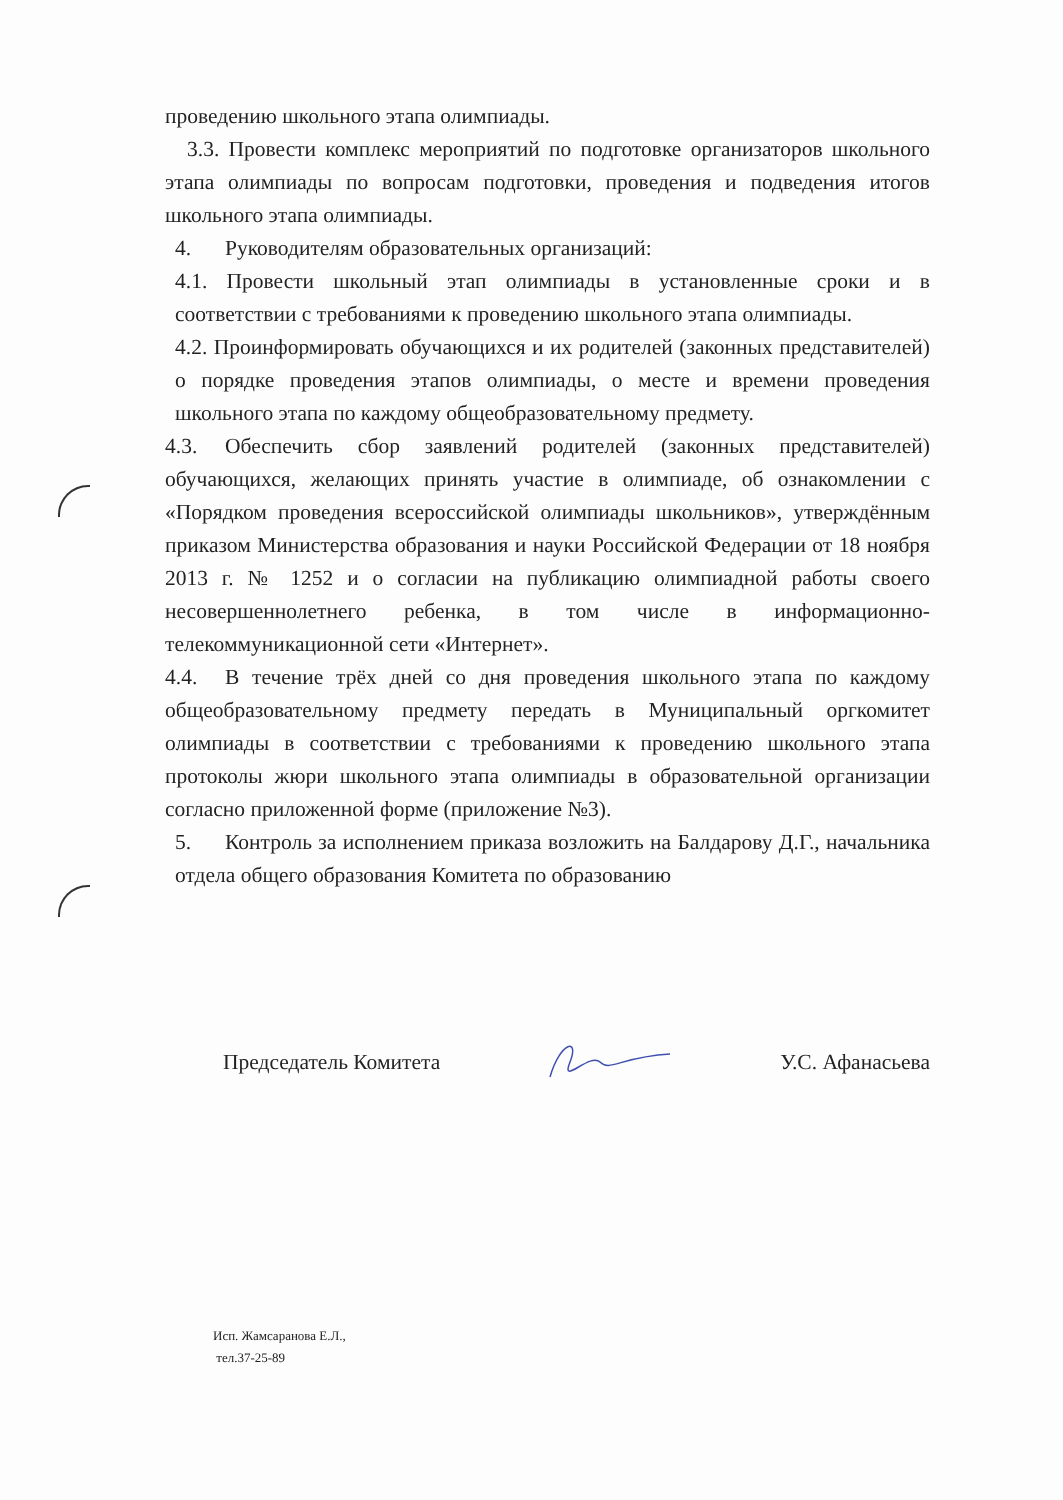проведению школьного этапа олимпиады.
3.3. Провести комплекс мероприятий по подготовке организаторов школьного этапа олимпиады по вопросам подготовки, проведения и подведения итогов школьного этапа олимпиады.
4. Руководителям образовательных организаций:
4.1. Провести школьный этап олимпиады в установленные сроки и в соответствии с требованиями к проведению школьного этапа олимпиады.
4.2. Проинформировать обучающихся и их родителей (законных представителей) о порядке проведения этапов олимпиады, о месте и времени проведения школьного этапа по каждому общеобразовательному предмету.
4.3. Обеспечить сбор заявлений родителей (законных представителей) обучающихся, желающих принять участие в олимпиаде, об ознакомлении с «Порядком проведения всероссийской олимпиады школьников», утверждённым приказом Министерства образования и науки Российской Федерации от 18 ноября 2013 г. № 1252 и о согласии на публикацию олимпиадной работы своего несовершеннолетнего ребенка, в том числе в информационно-телекоммуникационной сети «Интернет».
4.4. В течение трёх дней со дня проведения школьного этапа по каждому общеобразовательному предмету передать в Муниципальный оргкомитет олимпиады в соответствии с требованиями к проведению школьного этапа протоколы жюри школьного этапа олимпиады в образовательной организации согласно приложенной форме (приложение №3).
5. Контроль за исполнением приказа возложить на Балдарову Д.Г., начальника отдела общего образования Комитета по образованию
Председатель Комитета У.С. Афанасьева
Исп. Жамсаранова Е.Л.,
тел.37-25-89